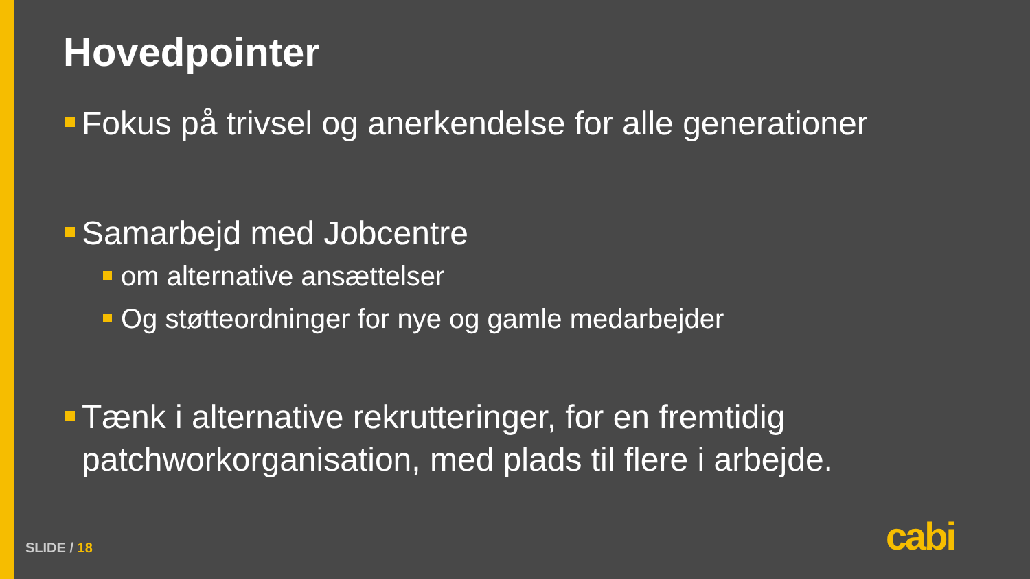Hovedpointer
Fokus på trivsel og anerkendelse for alle generationer
Samarbejd med Jobcentre
om alternative ansættelser
Og støtteordninger for nye og gamle medarbejder
Tænk i alternative rekrutteringer, for en fremtidig patchworkorganisation, med plads til flere i arbejde.
SLIDE / 18 cabi